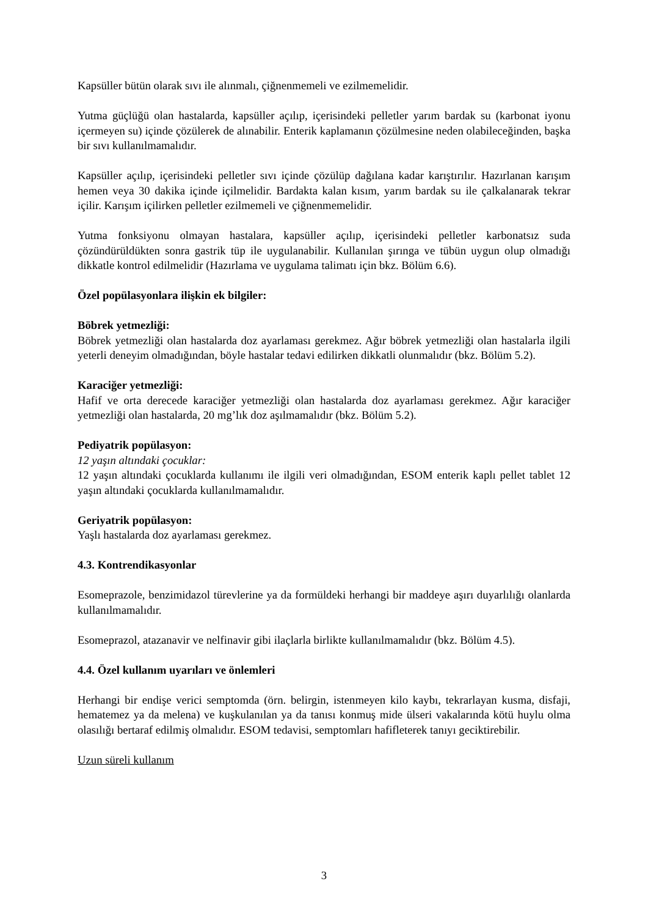Kapsüller bütün olarak sıvı ile alınmalı, çiğnenmemeli ve ezilmemelidir.
Yutma güçlüğü olan hastalarda, kapsüller açılıp, içerisindeki pelletler yarım bardak su (karbonat iyonu içermeyen su) içinde çözülerek de alınabilir. Enterik kaplamanın çözülmesine neden olabileceğinden, başka bir sıvı kullanılmamalıdır.
Kapsüller açılıp, içerisindeki pelletler sıvı içinde çözülüp dağılana kadar karıştırılır. Hazırlanan karışım hemen veya 30 dakika içinde içilmelidir. Bardakta kalan kısım, yarım bardak su ile çalkalanarak tekrar içilir. Karışım içilirken pelletler ezilmemeli ve çiğnenmemelidir.
Yutma fonksiyonu olmayan hastalara, kapsüller açılıp, içerisindeki pelletler karbonatsız suda çözündürüldükten sonra gastrik tüp ile uygulanabilir. Kullanılan şırınga ve tübün uygun olup olmadığı dikkatle kontrol edilmelidir (Hazırlama ve uygulama talimatı için bkz. Bölüm 6.6).
Özel popülasyonlara ilişkin ek bilgiler:
Böbrek yetmezliği:
Böbrek yetmezliği olan hastalarda doz ayarlaması gerekmez. Ağır böbrek yetmezliği olan hastalarla ilgili yeterli deneyim olmadığından, böyle hastalar tedavi edilirken dikkatli olunmalıdır (bkz. Bölüm 5.2).
Karaciğer yetmezliği:
Hafif ve orta derecede karaciğer yetmezliği olan hastalarda doz ayarlaması gerekmez. Ağır karaciğer yetmezliği olan hastalarda, 20 mg’lık doz aşılmamalıdır (bkz. Bölüm 5.2).
Pediyatrik popülasyon:
12 yaşın altındaki çocuklar:
12 yaşın altındaki çocuklarda kullanımı ile ilgili veri olmadığından, ESOM enterik kaplı pellet tablet 12 yaşın altındaki çocuklarda kullanılmamalıdır.
Geriyatrik popülasyon:
Yaşlı hastalarda doz ayarlaması gerekmez.
4.3. Kontrendikasyonlar
Esomeprazole, benzimidazol türevlerine ya da formüldeki herhangi bir maddeye aşırı duyarlılığı olanlarda kullanılmamalıdır.
Esomeprazol, atazanavir ve nelfinavir gibi ilaçlarla birlikte kullanılmamalıdır (bkz. Bölüm 4.5).
4.4. Özel kullanım uyarıları ve önlemleri
Herhangi bir endişe verici semptomda (örn. belirgin, istenmeyen kilo kaybı, tekrarlayan kusma, disfaji, hematemez ya da melena) ve kuşkulanılan ya da tanısı konmuş mide ülseri vakalarında kötü huylu olma olasılığı bertaraf edilmiş olmalıdır. ESOM tedavisi, semptomları hafifleterek tanıyı geciktirebilir.
Uzun süreli kullanım
3